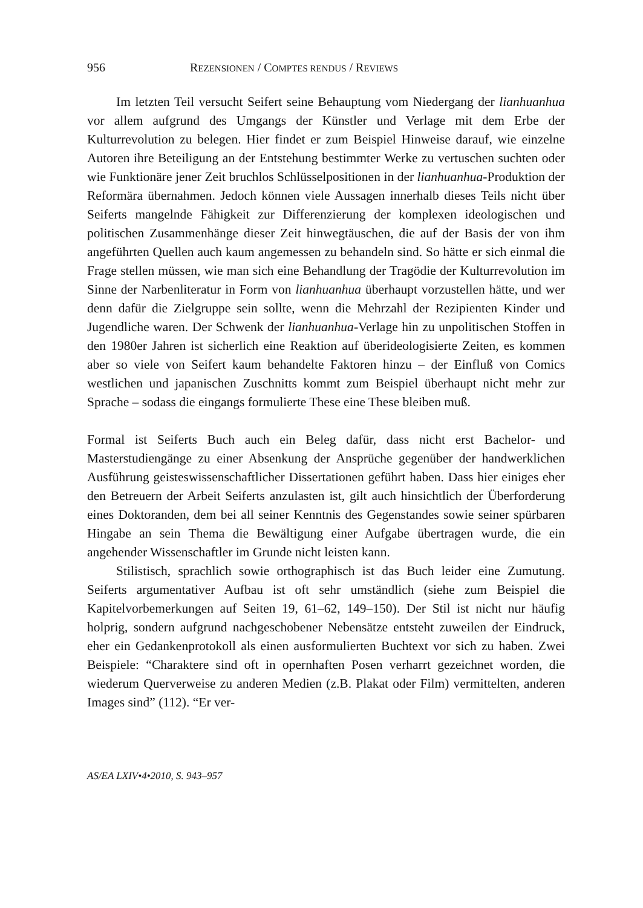956 REZENSIONEN / COMPTES RENDUS / REVIEWS
Im letzten Teil versucht Seifert seine Behauptung vom Niedergang der lianhuanhua vor allem aufgrund des Umgangs der Künstler und Verlage mit dem Erbe der Kulturrevolution zu belegen. Hier findet er zum Beispiel Hinweise darauf, wie einzelne Autoren ihre Beteiligung an der Entstehung bestimmter Werke zu vertuschen suchten oder wie Funktionäre jener Zeit bruchlos Schlüsselpositionen in der lianhuanhua-Produktion der Reformära übernahmen. Jedoch können viele Aussagen innerhalb dieses Teils nicht über Seiferts mangelnde Fähigkeit zur Differenzierung der komplexen ideologischen und politischen Zusammenhänge dieser Zeit hinwegtäuschen, die auf der Basis der von ihm angeführten Quellen auch kaum angemessen zu behandeln sind. So hätte er sich einmal die Frage stellen müssen, wie man sich eine Behandlung der Tragödie der Kulturrevolution im Sinne der Narbenliteratur in Form von lianhuanhua überhaupt vorzustellen hätte, und wer denn dafür die Zielgruppe sein sollte, wenn die Mehrzahl der Rezipienten Kinder und Jugendliche waren. Der Schwenk der lianhuanhua-Verlage hin zu unpolitischen Stoffen in den 1980er Jahren ist sicherlich eine Reaktion auf überideologisierte Zeiten, es kommen aber so viele von Seifert kaum behandelte Faktoren hinzu – der Einfluß von Comics westlichen und japanischen Zuschnitts kommt zum Beispiel überhaupt nicht mehr zur Sprache – sodass die eingangs formulierte These eine These bleiben muß.
Formal ist Seiferts Buch auch ein Beleg dafür, dass nicht erst Bachelor- und Masterstudiengänge zu einer Absenkung der Ansprüche gegenüber der handwerklichen Ausführung geisteswissenschaftlicher Dissertationen geführt haben. Dass hier einiges eher den Betreuern der Arbeit Seiferts anzulasten ist, gilt auch hinsichtlich der Überforderung eines Doktoranden, dem bei all seiner Kenntnis des Gegenstandes sowie seiner spürbaren Hingabe an sein Thema die Bewältigung einer Aufgabe übertragen wurde, die ein angehender Wissenschaftler im Grunde nicht leisten kann.
Stilistisch, sprachlich sowie orthographisch ist das Buch leider eine Zumutung. Seiferts argumentativer Aufbau ist oft sehr umständlich (siehe zum Beispiel die Kapitelvorbemerkungen auf Seiten 19, 61–62, 149–150). Der Stil ist nicht nur häufig holprig, sondern aufgrund nachgeschobener Nebensätze entsteht zuweilen der Eindruck, eher ein Gedankenprotokoll als einen ausformulierten Buchtext vor sich zu haben. Zwei Beispiele: “Charaktere sind oft in opernhaften Posen verharrt gezeichnet worden, die wiederum Querverweise zu anderen Medien (z.B. Plakat oder Film) vermittelten, anderen Images sind” (112). “Er ver-
AS/EA LXIV•4•2010, S. 943–957